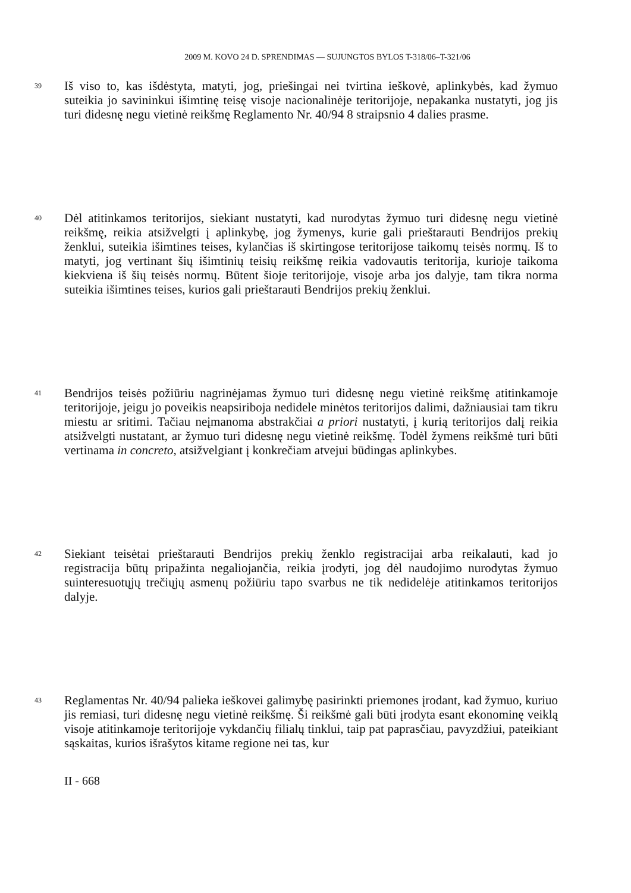2009 M. KOVO 24 D. SPRENDIMAS — SUJUNGTOS BYLOS T-318/06–T-321/06
39
Iš viso to, kas išdėstyta, matyti, jog, priešingai nei tvirtina ieškovė, aplinkybės, kad žymuo suteikia jo savininkui išimtinę teisę visoje nacionalinėje teritorijoje, nepakanka nustatyti, jog jis turi didesnę negu vietinė reikšmę Reglamento Nr. 40/94 8 straipsnio 4 dalies prasme.
40
Dėl atitinkamos teritorijos, siekiant nustatyti, kad nurodytas žymuo turi didesnę negu vietinė reikšmę, reikia atsižvelgti į aplinkybę, jog žymenys, kurie gali prieštarauti Bendrijos prekių ženklui, suteikia išimtines teises, kylančias iš skirtingose teritorijose taikomų teisės normų. Iš to matyti, jog vertinant šių išimtinių teisių reikšmę reikia vadovautis teritorija, kurioje taikoma kiekviena iš šių teisės normų. Būtent šioje teritorijoje, visoje arba jos dalyje, tam tikra norma suteikia išimtines teises, kurios gali prieštarauti Bendrijos prekių ženklui.
41
Bendrijos teisės požiūriu nagrinėjamas žymuo turi didesnę negu vietinė reikšmę atitinkamoje teritorijoje, jeigu jo poveikis neapsiriboja nedidele minėtos teritorijos dalimi, dažniausiai tam tikru miestu ar sritimi. Tačiau neįmanoma abstrakčiai a priori nustatyti, į kurią teritorijos dalį reikia atsižvelgti nustatant, ar žymuo turi didesnę negu vietinė reikšmę. Todėl žymens reikšmė turi būti vertinama in concreto, atsižvelgiant į konkrečiam atvejui būdingas aplinkybes.
42
Siekiant teisėtai prieštarauti Bendrijos prekių ženklo registracijai arba reikalauti, kad jo registracija būtų pripažinta negaliojančia, reikia įrodyti, jog dėl naudojimo nurodytas žymuo suinteresuotųjų trečiųjų asmenų požiūriu tapo svarbus ne tik nedidelėje atitinkamos teritorijos dalyje.
43
Reglamentas Nr. 40/94 palieka ieškovei galimybę pasirinkti priemones įrodant, kad žymuo, kuriuo jis remiasi, turi didesnę negu vietinė reikšmę. Ši reikšmė gali būti įrodyta esant ekonominę veiklą visoje atitinkamoje teritorijoje vykdančių filialų tinklui, taip pat paprasčiau, pavyzdžiui, pateikiant sąskaitas, kurios išrašytos kitame regione nei tas, kur
II - 668